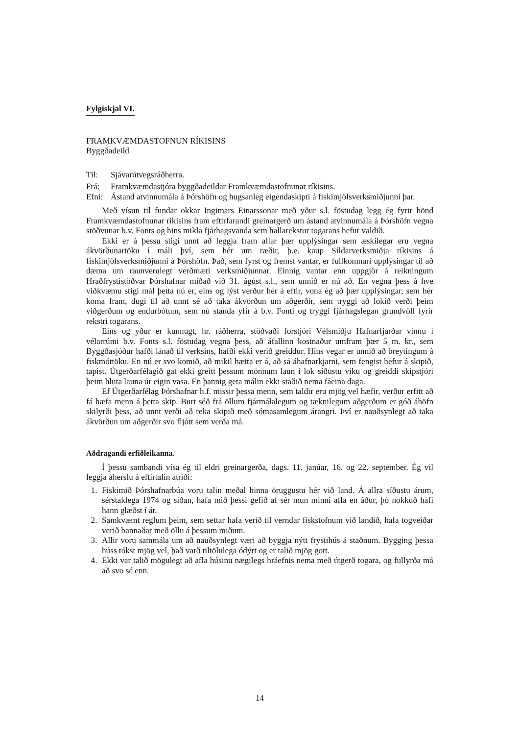Fylgiskjal VI.
FRAMKVÆMDASTOFNUN RÍKISINS
Byggðadeild
Til: Sjávarútvegsráðherra.
Frá: Framkvæmdastjóra byggðadeildar Framkvæmdastofnunar ríkisins.
Efni: Ástand atvinnumála á Þórshöfn og hugsanleg eigendaskipti á fiskimjölsverksmiðjunni þar.
Með vísun til fundar okkar Ingimars Einarssonar með yður s.l. föstudag legg ég fyrir hönd Framkvæmdastofnunar ríkisins fram eftirfarandi greinargerð um ástand atvinnumála á Þórshöfn vegna stöðvunar b.v. Fonts og hins mikla fjárhagsvanda sem hallarekstur togarans hefur valdið.
Ekki er á þessu stigi unnt að leggja fram allar þær upplýsingar sem æskilegar eru vegna ákvörðunartöku í máli því, sem hér um ræðir, þ.e. kaup Síldarverksmiðja ríkisins á fiskimjölsverksmiðjunni á Þórshöfn. Það, sem fyrst og fremst vantar, er fullkomnari upplýsingar til að dæma um raunverulegt verðmæti verksmiðjunnar. Einnig vantar enn uppgjör á reikningum Hraðfrystistöðvar Þórshafnar miðað við 31. ágúst s.l., sem unnið er nú að. En vegna þess á hve viðkvæmu stigi mál þetta nú er, eins og lýst verður hér á eftir, vona ég að þær upplýsingar, sem hér koma fram, dugi til að unnt sé að taka ákvörðun um aðgerðir, sem tryggi að lokið verði þeim viðgerðum og endurbótum, sem nú standa yfir á b.v. Fonti og tryggi fjárhagslegan grundvöll fyrir rekstri togarans.
Eins og yður er kunnugt, hr. ráðherra, stöðvaði forstjóri Vélsmiðju Hafnarfjarðar vinnu í vélarrúmi b.v. Fonts s.l. föstudag vegna þess, að áfallinn kostnaður umfram þær 5 m. kr., sem Byggðasjóður hafði lánað til verksins, hafði ekki verið greiddur. Hins vegar er unnið að breytingum á fiskmóttöku. En nú er svo komið, að mikil hætta er á, að sá áhafnarkjarni, sem fengist hefur á skipið, tapist. Útgerðarfélagið gat ekki greitt þessum mönnum laun í lok síðustu viku og greiddi skipstjóri þeim hluta launa úr eigin vasa. En þannig geta málin ekki staðið nema fáeina daga.
Ef Útgerðarfélag Þórshafnar h.f. missir þessa menn, sem taldir eru mjög vel hæfir, verður erfitt að fá hæfa menn á þetta skip. Burt séð frá öllum fjármálalegum og tæknilegum aðgerðum er góð áhöfn skilyrði þess, að unnt verði að reka skipið með sómasamlegum árangri. Því er nauðsynlegt að taka ákvörðun um aðgerðir svo fljótt sem verða má.
Aðdragandi erfiðleikanna.
Í þessu sambandi vísa ég til eldri greinargerða, dags. 11. janúar, 16. og 22. september. Ég vil leggja áherslu á eftirtalin atriði:
1. Fiskimið Þórshafnarbúa voru talin meðal hinna öruggustu hér við land. Á allra síðustu árum, sérstaklega 1974 og síðan, hafa mið þessi gefið af sér mun minni afla en áður, þó nokkuð hafi hann glæðst í ár.
2. Samkvæmt reglum þeim, sem settar hafa verið til verndar fiskstofnum við landið, hafa togveiðar verið bannaðar með öllu á þessum miðum.
3. Allir voru sammála um að nauðsynlegt væri að byggja nýtt frystihús á staðnum. Bygging þessa húss tókst mjög vel, það varð tiltölulega ódýrt og er talið mjög gott.
4. Ekki var talið mögulegt að afla húsinu nægilegs hráefnis nema með útgerð togara, og fullyrða má að svo sé enn.
14